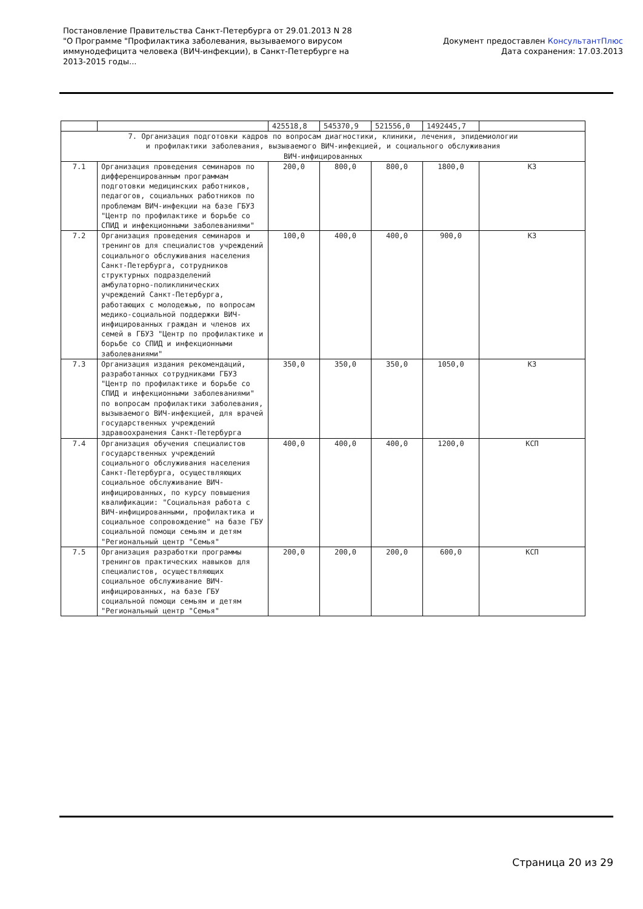Постановление Правительства Санкт-Петербурга от 29.01.2013 N 28
"О Программе "Профилактика заболевания, вызываемого вирусом
иммунодефицита человека (ВИЧ-инфекции), в Санкт-Петербурге на
2013-2015 годы...
Документ предоставлен КонсультантПлюс
Дата сохранения: 17.03.2013
| | | 425518,8 | 545370,9 | 521556,0 | 1492445,7 | |
| 7. Организация подготовки кадров по вопросам диагностики, клиники, лечения, эпидемиологии и профилактики заболевания, вызываемого ВИЧ-инфекцией, и социального обслуживания ВИЧ-инфицированных | | | | | | |
| 7.1 | Организация проведения семинаров по дифференцированным программам подготовки медицинских работников, педагогов, социальных работников по проблемам ВИЧ-инфекции на базе ГБУЗ "Центр по профилактике и борьбе со СПИД и инфекционными заболеваниями" | 200,0 | 800,0 | 800,0 | 1800,0 | КЗ |
| 7.2 | Организация проведения семинаров и тренингов для специалистов учреждений социального обслуживания населения Санкт-Петербурга, сотрудников структурных подразделений амбулаторно-поликлинических учреждений Санкт-Петербурга, работающих с молодежью, по вопросам медико-социальной поддержки ВИЧ-инфицированных граждан и членов их семей в ГБУЗ "Центр по профилактике и борьбе со СПИД и инфекционными заболеваниями" | 100,0 | 400,0 | 400,0 | 900,0 | КЗ |
| 7.3 | Организация издания рекомендаций, разработанных сотрудниками ГБУЗ "Центр по профилактике и борьбе со СПИД и инфекционными заболеваниями" по вопросам профилактики заболевания, вызываемого ВИЧ-инфекцией, для врачей государственных учреждений здравоохранения Санкт-Петербурга | 350,0 | 350,0 | 350,0 | 1050,0 | КЗ |
| 7.4 | Организация обучения специалистов государственных учреждений социального обслуживания населения Санкт-Петербурга, осуществляющих социальное обслуживание ВИЧ-инфицированных, по курсу повышения квалификации: "Социальная работа с ВИЧ-инфицированными, профилактика и социальное сопровождение" на базе ГБУ социальной помощи семьям и детям "Региональный центр "Семья" | 400,0 | 400,0 | 400,0 | 1200,0 | КСП |
| 7.5 | Организация разработки программы тренингов практических навыков для специалистов, осуществляющих социальное обслуживание ВИЧ-инфицированных, на базе ГБУ социальной помощи семьям и детям "Региональный центр "Семья" | 200,0 | 200,0 | 200,0 | 600,0 | КСП |
Страница 20 из 29